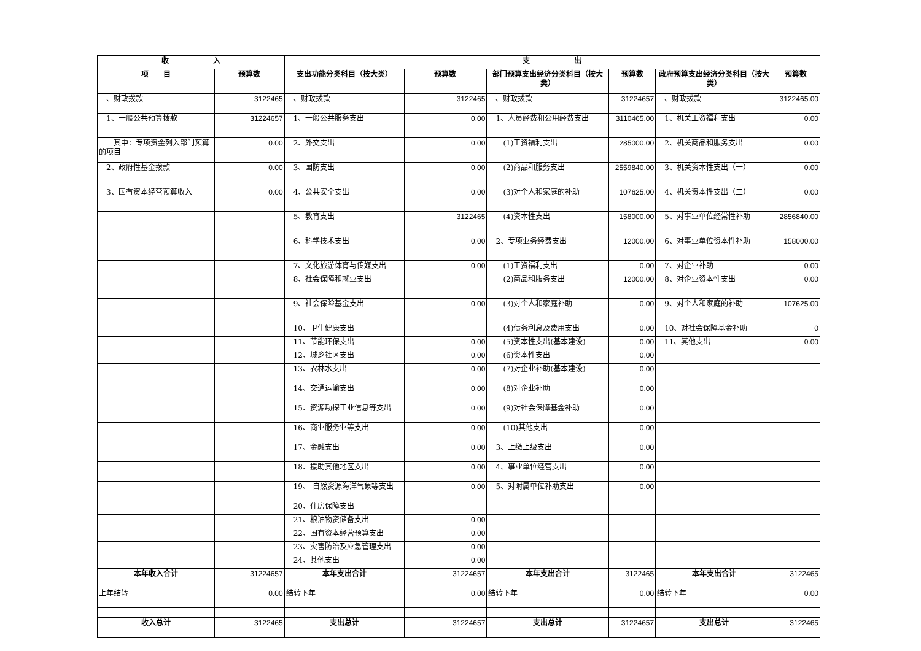| 收 入 | | 支 出 | | | | | |
| --- | --- | --- | --- | --- | --- | --- | --- |
| 项 目 | 预算数 | 支出功能分类科目（按大类） | 预算数 | 部门预算支出经济分类科目（按大类） | 预算数 | 政府预算支出经济分类科目（按大类） | 预算数 |
| 一、财政拨款 | 3122465 | 一、财政拨款 | 3122465 | 一、财政拨款 | 31224657 | 一、财政拨款 | 3122465.00 |
| 1、一般公共预算拨款 | 31224657 | 1、一般公共服务支出 | 0.00 | 1、人员经费和公用经费支出 | 3110465.00 | 1、机关工资福利支出 | 0.00 |
| 其中：专项资金列入部门预算的项目 | 0.00 | 2、外交支出 | 0.00 | (1)工资福利支出 | 285000.00 | 2、机关商品和服务支出 | 0.00 |
| 2、政府性基金拨款 | 0.00 | 3、国防支出 | 0.00 | (2)商品和服务支出 | 2559840.00 | 3、机关资本性支出（一） | 0.00 |
| 3、国有资本经营预算收入 | 0.00 | 4、公共安全支出 | 0.00 | (3)对个人和家庭的补助 | 107625.00 | 4、机关资本性支出（二） | 0.00 |
| | | 5、教育支出 | 3122465 | (4)资本性支出 | 158000.00 | 5、对事业单位经常性补助 | 2856840.00 |
| | | 6、科学技术支出 | 0.00 | 2、专项业务经费支出 | 12000.00 | 6、对事业单位资本性补助 | 158000.00 |
| | | 7、文化旅游体育与传媒支出 | 0.00 | (1)工资福利支出 | 0.00 | 7、对企业补助 | 0.00 |
| | | 8、社会保障和就业支出 | | (2)商品和服务支出 | 12000.00 | 8、对企业资本性支出 | 0.00 |
| | | 9、社会保险基金支出 | 0.00 | (3)对个人和家庭补助 | 0.00 | 9、对个人和家庭的补助 | 107625.00 |
| | | 10、卫生健康支出 | | (4)债务利息及费用支出 | 0.00 | 10、对社会保障基金补助 | 0 |
| | | 11、节能环保支出 | 0.00 | (5)资本性支出(基本建设) | 0.00 | 11、其他支出 | 0.00 |
| | | 12、城乡社区支出 | 0.00 | (6)资本性支出 | 0.00 | | |
| | | 13、农林水支出 | 0.00 | (7)对企业补助(基本建设) | 0.00 | | |
| | | 14、交通运输支出 | 0.00 | (8)对企业补助 | 0.00 | | |
| | | 15、资源勘探工业信息等支出 | 0.00 | (9)对社会保障基金补助 | 0.00 | | |
| | | 16、商业服务业等支出 | 0.00 | (10)其他支出 | 0.00 | | |
| | | 17、金融支出 | 0.00 | 3、上缴上级支出 | 0.00 | | |
| | | 18、援助其他地区支出 | 0.00 | 4、事业单位经营支出 | 0.00 | | |
| | | 19、 自然资源海洋气象等支出 | 0.00 | 5、对附属单位补助支出 | 0.00 | | |
| | | 20、住房保障支出 | | | | | |
| | | 21、粮油物资储备支出 | 0.00 | | | | |
| | | 22、国有资本经营预算支出 | 0.00 | | | | |
| | | 23、灾害防治及应急管理支出 | 0.00 | | | | |
| | | 24、其他支出 | 0.00 | | | | |
| 本年收入合计 | 31224657 | 本年支出合计 | 31224657 | 本年支出合计 | 3122465 | 本年支出合计 | 3122465 |
| 上年结转 | 0.00 | 结转下年 | 0.00 | 结转下年 | 0.00 | 结转下年 | 0.00 |
| 收入总计 | 3122465 | 支出总计 | 31224657 | 支出总计 | 31224657 | 支出总计 | 3122465 |